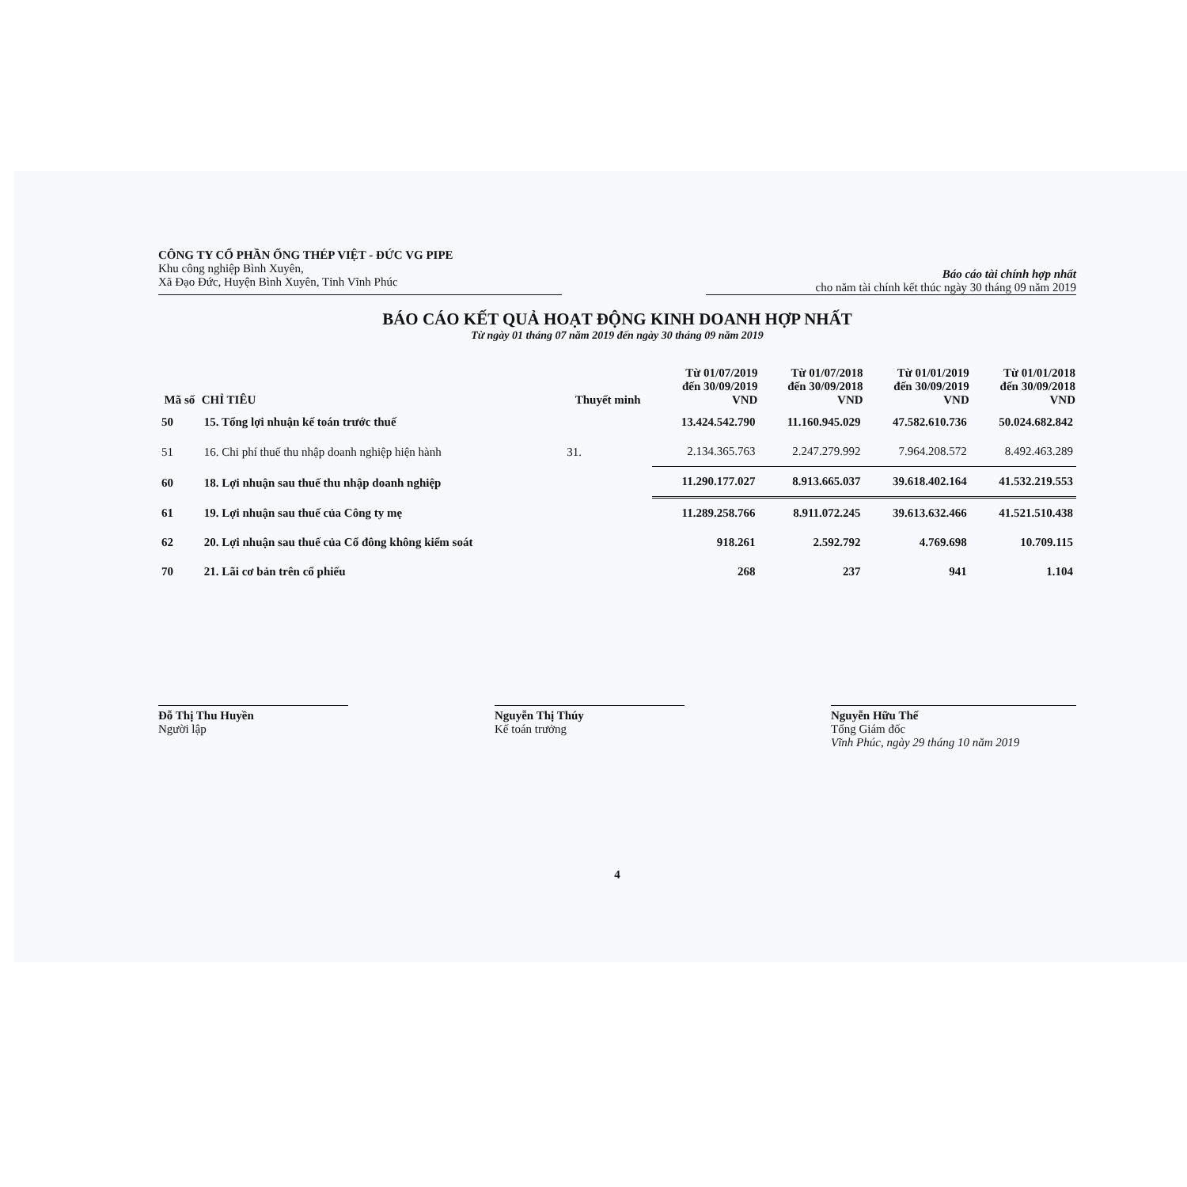CÔNG TY CỔ PHẦN ỐNG THÉP VIỆT - ĐỨC VG PIPE
Khu công nghiệp Bình Xuyên,
Xã Đạo Đức, Huyện Bình Xuyên, Tỉnh Vĩnh Phúc
Báo cáo tài chính hợp nhất
cho năm tài chính kết thúc ngày 30 tháng 09 năm 2019
BÁO CÁO KẾT QUẢ HOẠT ĐỘNG KINH DOANH HỢP NHẤT
Từ ngày 01 tháng 07 năm 2019 đến ngày 30 tháng 09 năm 2019
| Mã số | CHỈ TIÊU | Thuyết minh | Từ 01/07/2019 đến 30/09/2019 VND | Từ 01/07/2018 đến 30/09/2018 VND | Từ 01/01/2019 đến 30/09/2019 VND | Từ 01/01/2018 đến 30/09/2018 VND |
| --- | --- | --- | --- | --- | --- | --- |
| 50 | 15. Tổng lợi nhuận kế toán trước thuế | | 13.424.542.790 | 11.160.945.029 | 47.582.610.736 | 50.024.682.842 |
| 51 | 16. Chi phí thuế thu nhập doanh nghiệp hiện hành | 31. | 2.134.365.763 | 2.247.279.992 | 7.964.208.572 | 8.492.463.289 |
| 60 | 18. Lợi nhuận sau thuế thu nhập doanh nghiệp | | 11.290.177.027 | 8.913.665.037 | 39.618.402.164 | 41.532.219.553 |
| 61 | 19. Lợi nhuận sau thuế của Công ty mẹ | | 11.289.258.766 | 8.911.072.245 | 39.613.632.466 | 41.521.510.438 |
| 62 | 20. Lợi nhuận sau thuế của Cổ đông không kiểm soát | | 918.261 | 2.592.792 | 4.769.698 | 10.709.115 |
| 70 | 21. Lãi cơ bản trên cổ phiếu | | 268 | 237 | 941 | 1.104 |
Đỗ Thị Thu Huyền
Người lập
Nguyễn Thị Thúy
Kế toán trưởng
Nguyễn Hữu Thế
Tổng Giám đốc
Vĩnh Phúc, ngày 29 tháng 10 năm 2019
4